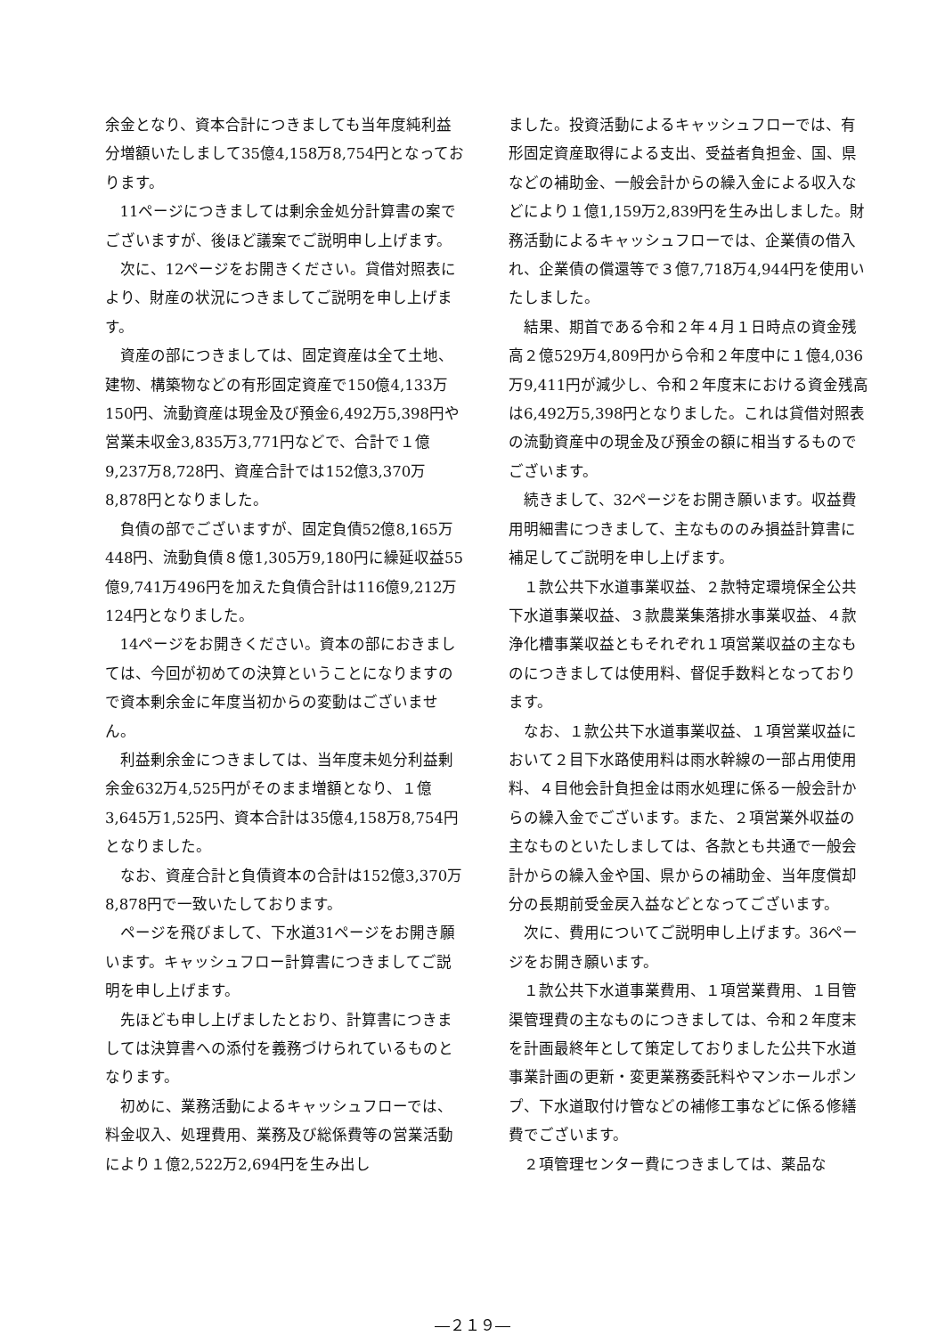余金となり、資本合計につきましても当年度純利益分増額いたしまして35億4,158万8,754円となっております。
11ページにつきましては剰余金処分計算書の案でございますが、後ほど議案でご説明申し上げます。
次に、12ページをお開きください。貸借対照表により、財産の状況につきましてご説明を申し上げます。
資産の部につきましては、固定資産は全て土地、建物、構築物などの有形固定資産で150億4,133万150円、流動資産は現金及び預金6,492万5,398円や営業未収金3,835万3,771円などで、合計で１億9,237万8,728円、資産合計では152億3,370万8,878円となりました。
負債の部でございますが、固定負債52億8,165万448円、流動負債８億1,305万9,180円に繰延収益55億9,741万496円を加えた負債合計は116億9,212万124円となりました。
14ページをお開きください。資本の部におきましては、今回が初めての決算ということになりますので資本剰余金に年度当初からの変動はございません。
利益剰余金につきましては、当年度未処分利益剰余金632万4,525円がそのまま増額となり、１億3,645万1,525円、資本合計は35億4,158万8,754円となりました。
なお、資産合計と負債資本の合計は152億3,370万8,878円で一致いたしております。
ページを飛びまして、下水道31ページをお開き願います。キャッシュフロー計算書につきましてご説明を申し上げます。
先ほども申し上げましたとおり、計算書につきましては決算書への添付を義務づけられているものとなります。
初めに、業務活動によるキャッシュフローでは、料金収入、処理費用、業務及び総係費等の営業活動により１億2,522万2,694円を生み出し
ました。投資活動によるキャッシュフローでは、有形固定資産取得による支出、受益者負担金、国、県などの補助金、一般会計からの繰入金による収入などにより１億1,159万2,839円を生み出しました。財務活動によるキャッシュフローでは、企業債の借入れ、企業債の償還等で３億7,718万4,944円を使用いたしました。
結果、期首である令和２年４月１日時点の資金残高２億529万4,809円から令和２年度中に１億4,036万9,411円が減少し、令和２年度末における資金残高は6,492万5,398円となりました。これは貸借対照表の流動資産中の現金及び預金の額に相当するものでございます。
続きまして、32ページをお開き願います。収益費用明細書につきまして、主なもののみ損益計算書に補足してご説明を申し上げます。
１款公共下水道事業収益、２款特定環境保全公共下水道事業収益、３款農業集落排水事業収益、４款浄化槽事業収益ともそれぞれ１項営業収益の主なものにつきましては使用料、督促手数料となっております。
なお、１款公共下水道事業収益、１項営業収益において２目下水路使用料は雨水幹線の一部占用使用料、４目他会計負担金は雨水処理に係る一般会計からの繰入金でございます。また、２項営業外収益の主なものといたしましては、各款とも共通で一般会計からの繰入金や国、県からの補助金、当年度償却分の長期前受金戻入益などとなってございます。
次に、費用についてご説明申し上げます。36ページをお開き願います。
１款公共下水道事業費用、１項営業費用、１目管渠管理費の主なものにつきましては、令和２年度末を計画最終年として策定しておりました公共下水道事業計画の更新・変更業務委託料やマンホールポンプ、下水道取付け管などの補修工事などに係る修繕費でございます。
２項管理センター費につきましては、薬品な
―２１９―